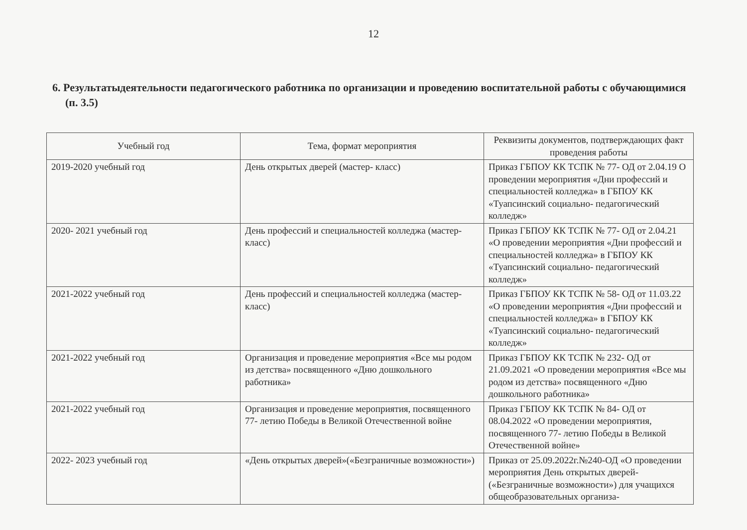12
6. Результатыдеятельности педагогического работника по организации и проведению воспитательной работы с обучающимися (п. 3.5)
| Учебный год | Тема, формат мероприятия | Реквизиты документов, подтверждающих факт проведения работы |
| --- | --- | --- |
| 2019-2020 учебный год | День открытых дверей (мастер- класс) | Приказ ГБПОУ КК ТСПК № 77- ОД от 2.04.19 О проведении мероприятия «Дни профессий и специальностей колледжа» в ГБПОУ КК «Туапсинский социально- педагогический колледж» |
| 2020- 2021 учебный год | День профессий и специальностей колледжа (мастер- класс) | Приказ ГБПОУ КК ТСПК № 77- ОД от 2.04.21 «О проведении мероприятия «Дни профессий и специальностей колледжа» в ГБПОУ КК «Туапсинский социально- педагогический колледж» |
| 2021-2022 учебный год | День профессий и специальностей колледжа (мастер- класс) | Приказ ГБПОУ КК ТСПК № 58- ОД от 11.03.22 «О проведении мероприятия «Дни профессий и специальностей колледжа» в ГБПОУ КК «Туапсинский социально- педагогический колледж» |
| 2021-2022 учебный год | Организация и проведение мероприятия «Все мы родом из детства» посвященного «Дню дошкольного работника» | Приказ ГБПОУ КК ТСПК № 232- ОД от 21.09.2021 «О проведении мероприятия «Все мы родом из детства» посвященного «Дню дошкольного работника» |
| 2021-2022 учебный год | Организация и проведение мероприятия, посвященного 77- летию Победы в Великой Отечественной войне | Приказ ГБПОУ КК ТСПК № 84- ОД от 08.04.2022 «О проведении мероприятия, посвященного 77- летию Победы в Великой Отечественной войне» |
| 2022- 2023 учебный год | «День открытых дверей»(«Безграничные возможности») | Приказ от 25.09.2022г.№240-ОД «О проведении мероприятия День открытых дверей-(«Безграничные возможности») для учащихся общеобразовательных организа- |